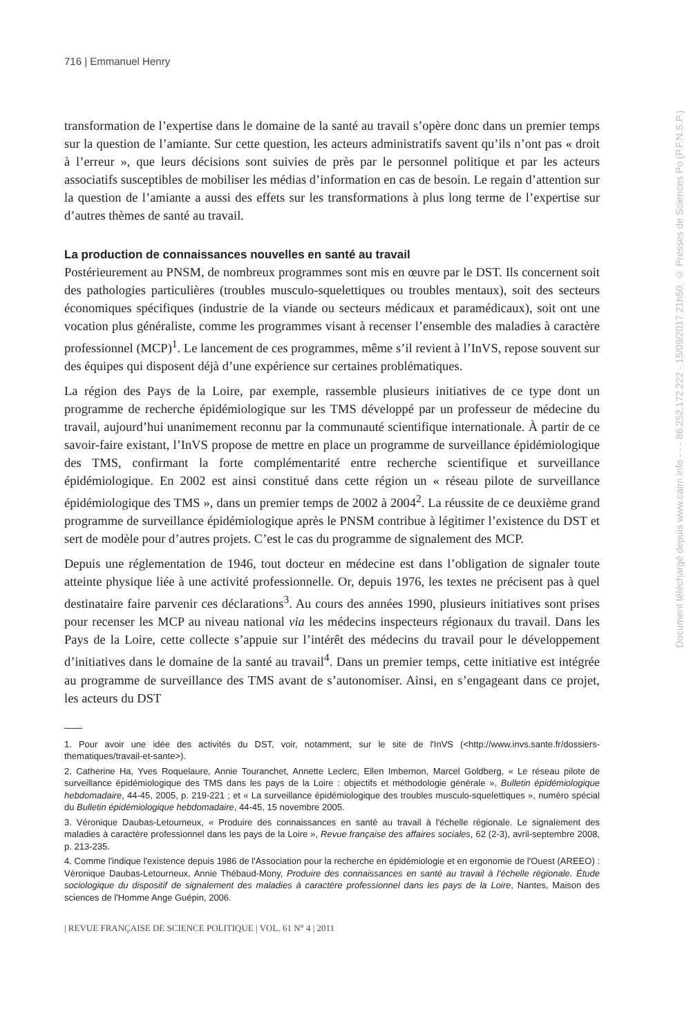716 | Emmanuel Henry
transformation de l’expertise dans le domaine de la santé au travail s’opère donc dans un premier temps sur la question de l’amiante. Sur cette question, les acteurs administratifs savent qu’ils n’ont pas « droit à l’erreur », que leurs décisions sont suivies de près par le personnel politique et par les acteurs associatifs susceptibles de mobiliser les médias d’information en cas de besoin. Le regain d’attention sur la question de l’amiante a aussi des effets sur les transformations à plus long terme de l’expertise sur d’autres thèmes de santé au travail.
La production de connaissances nouvelles en santé au travail
Postérieurement au PNSM, de nombreux programmes sont mis en œuvre par le DST. Ils concernent soit des pathologies particulières (troubles musculo-squelettiques ou troubles mentaux), soit des secteurs économiques spécifiques (industrie de la viande ou secteurs médicaux et paramédicaux), soit ont une vocation plus généraliste, comme les programmes visant à recenser l’ensemble des maladies à caractère professionnel (MCP)<sup>1</sup>. Le lancement de ces programmes, même s’il revient à l’InVS, repose souvent sur des équipes qui disposent déjà d’une expérience sur certaines problématiques.
La région des Pays de la Loire, par exemple, rassemble plusieurs initiatives de ce type dont un programme de recherche épidémiologique sur les TMS développé par un professeur de médecine du travail, aujourd’hui unanimement reconnu par la communauté scientifique internationale. À partir de ce savoir-faire existant, l’InVS propose de mettre en place un programme de surveillance épidémiologique des TMS, confirmant la forte complémentarité entre recherche scientifique et surveillance épidémiologique. En 2002 est ainsi constitué dans cette région un « réseau pilote de surveillance épidémiologique des TMS », dans un premier temps de 2002 à 2004<sup>2</sup>. La réussite de ce deuxième grand programme de surveillance épidémiologique après le PNSM contribue à légitimer l’existence du DST et sert de modèle pour d’autres projets. C’est le cas du programme de signalement des MCP.
Depuis une réglementation de 1946, tout docteur en médecine est dans l’obligation de signaler toute atteinte physique liée à une activité professionnelle. Or, depuis 1976, les textes ne précisent pas à quel destinataire faire parvenir ces déclarations<sup>3</sup>. Au cours des années 1990, plusieurs initiatives sont prises pour recenser les MCP au niveau national via les médecins inspecteurs régionaux du travail. Dans les Pays de la Loire, cette collecte s’appuie sur l’intérêt des médecins du travail pour le développement d’initiatives dans le domaine de la santé au travail<sup>4</sup>. Dans un premier temps, cette initiative est intégrée au programme de surveillance des TMS avant de s’autonomiser. Ainsi, en s’engageant dans ce projet, les acteurs du DST
1. Pour avoir une idée des activités du DST, voir, notamment, sur le site de l'InVS (<http://www.invs.sante.fr/dossiers-thematiques/travail-et-sante>).
2. Catherine Ha, Yves Roquelaure, Annie Touranchet, Annette Leclerc, Ellen Imbernon, Marcel Goldberg, « Le réseau pilote de surveillance épidémiologique des TMS dans les pays de la Loire : objectifs et méthodologie générale », Bulletin épidémiologique hebdomadaire, 44-45, 2005, p. 219-221 ; et « La surveillance épidémiologique des troubles musculo-squelettiques », numéro spécial du Bulletin épidémiologique hebdomadaire, 44-45, 15 novembre 2005.
3. Véronique Daubas-Letourneux, « Produire des connaissances en santé au travail à l'échelle régionale. Le signalement des maladies à caractère professionnel dans les pays de la Loire », Revue française des affaires sociales, 62 (2-3), avril-septembre 2008, p. 213-235.
4. Comme l'indique l'existence depuis 1986 de l'Association pour la recherche en épidémiologie et en ergonomie de l'Ouest (AREEO) : Véronique Daubas-Letourneux, Annie Thébaud-Mony, Produire des connaissances en santé au travail à l'échelle régionale. Étude sociologique du dispositif de signalement des maladies à caractère professionnel dans les pays de la Loire, Nantes, Maison des sciences de l'Homme Ange Guépin, 2006.
| REVUE FRANÇAISE DE SCIENCE POLITIQUE | VOL. 61 N° 4 | 2011
Document téléchargé depuis www.cairn.info - - - 86.252.172.222 - 15/09/2017 21h50. © Presses de Sciences Po (P.F.N.S.P.)